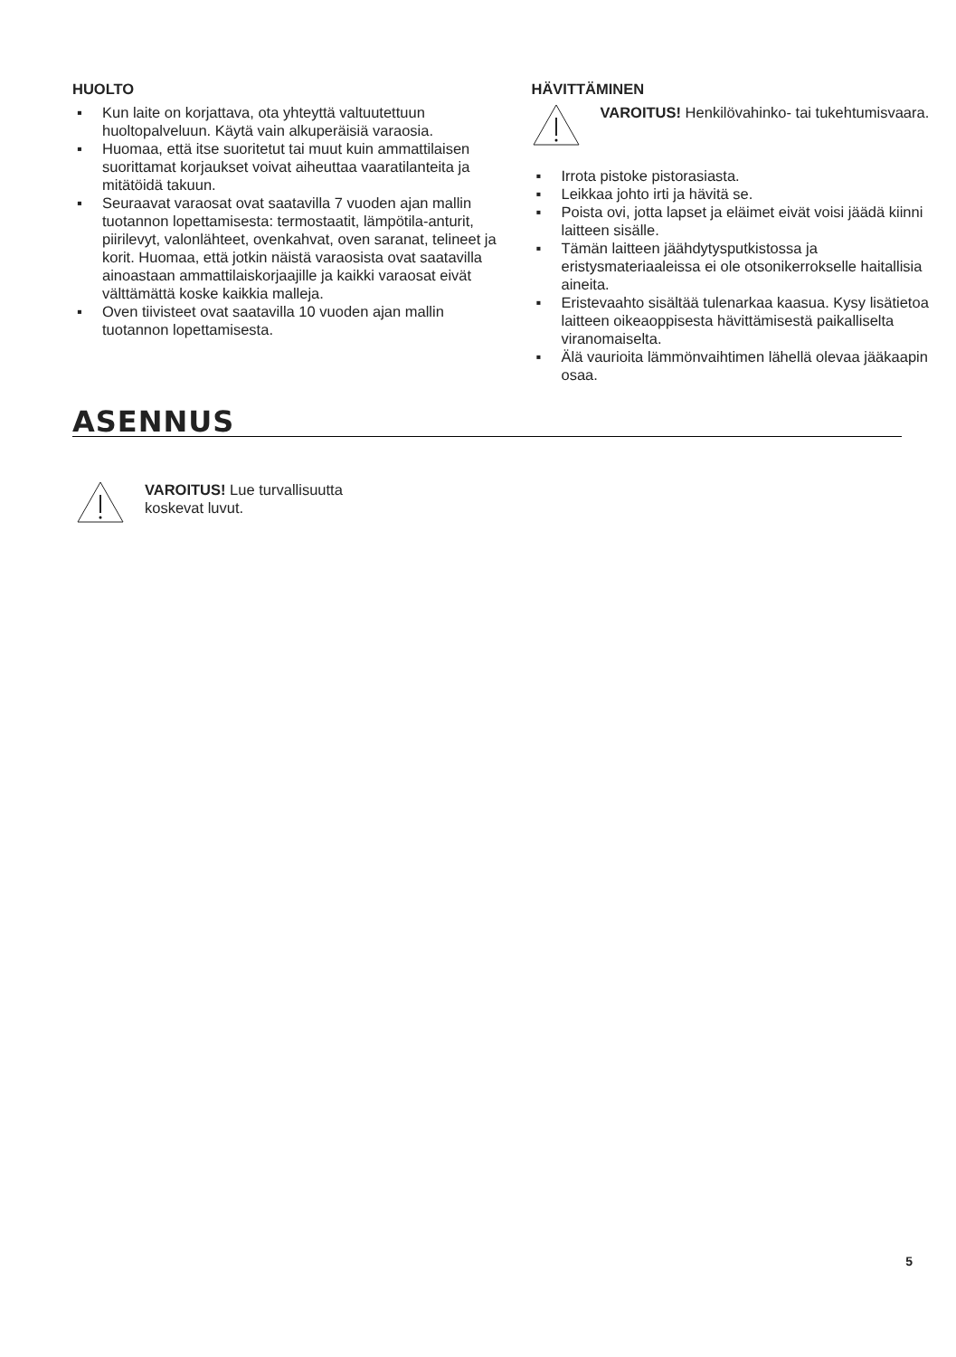HUOLTO
▪ Kun laite on korjattava, ota yhteyttä valtuutettuun huoltopalveluun. Käytä vain alkuperäisiä varaosia.
▪ Huomaa, että itse suoritetut tai muut kuin ammattilaisen suorittamat korjaukset voivat aiheuttaa vaaratilanteita ja mitätöidä takuun.
▪ Seuraavat varaosat ovat saatavilla 7 vuoden ajan mallin tuotannon lopettamisesta: termostaatit, lämpötila-anturit, piirilevyt, valonlähteet, ovenkahvat, oven saranat, telineet ja korit. Huomaa, että jotkin näistä varaosista ovat saatavilla ainoastaan ammattilaiskorjaajille ja kaikki varaosat eivät välttämättä koske kaikkia malleja.
▪ Oven tiivisteet ovat saatavilla 10 vuoden ajan mallin tuotannon lopettamisesta.
HÄVITTÄMINEN
VAROITUS! Henkilövahinko- tai tukehtumisvaara.
▪ Irrota pistoke pistorasiasta.
▪ Leikkaa johto irti ja hävitä se.
▪ Poista ovi, jotta lapset ja eläimet eivät voisi jäädä kiinni laitteen sisälle.
▪ Tämän laitteen jäähdytysputkistossa ja eristysmateriaaleissa ei ole otsonikerrokselle haitallisia aineita.
▪ Eristevaahto sisältää tulenarkaa kaasua. Kysy lisätietoa laitteen oikeaoppisesta hävittämisestä paikalliselta viranomaiselta.
▪ Älä vaurioita lämmönvaihtimen lähellä olevaa jääkaapin osaa.
ASENNUS
VAROITUS! Lue turvallisuutta
koskevat luvut.
5